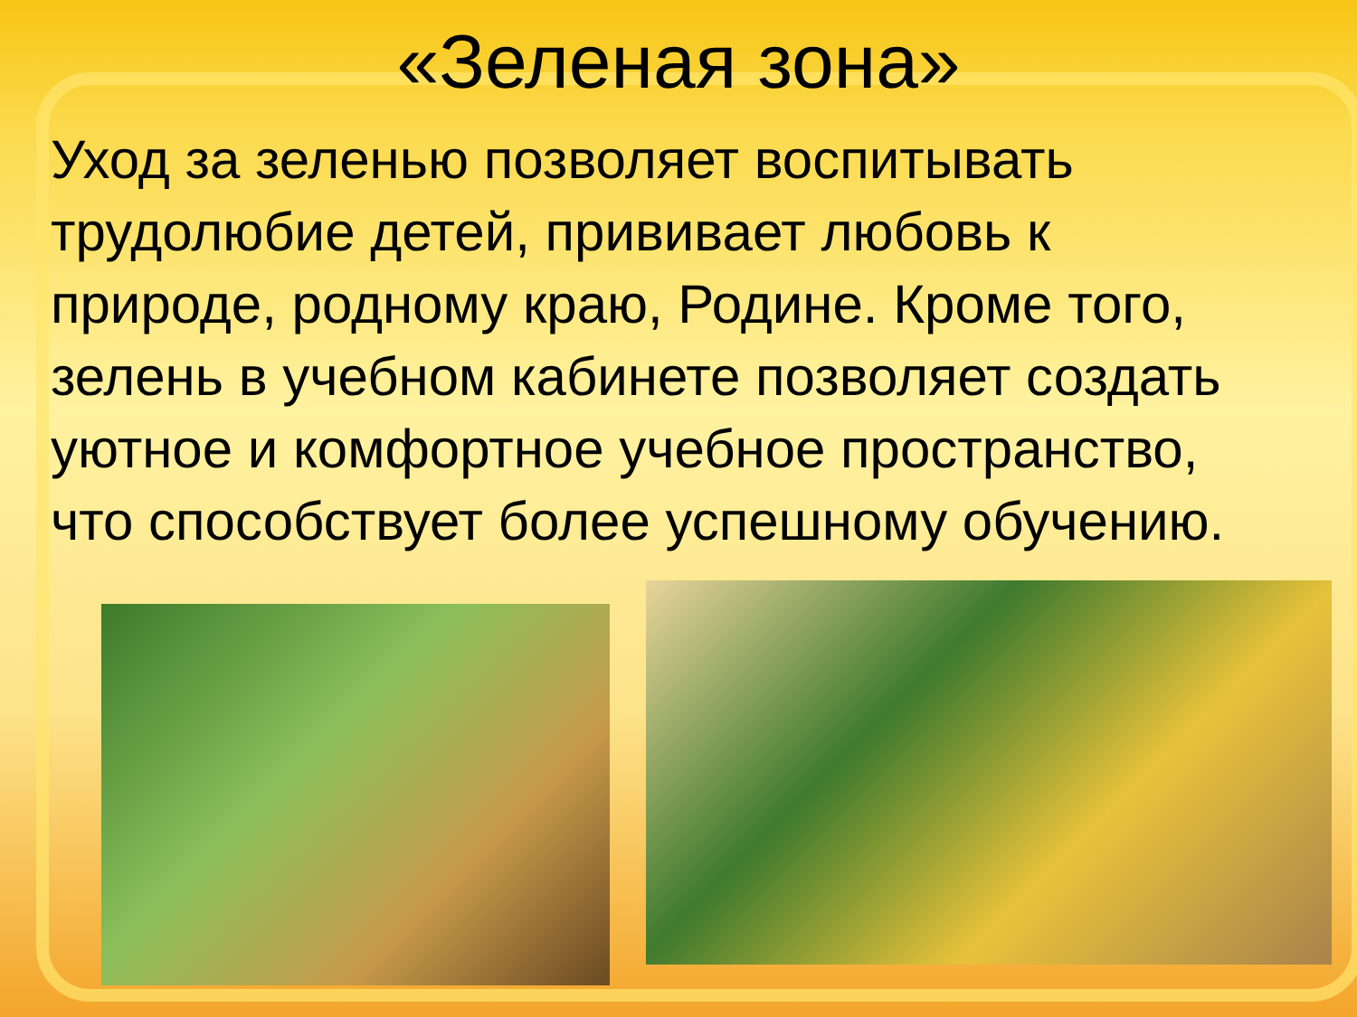«Зеленая зона»
Уход за зеленью позволяет воспитывать трудолюбие детей, прививает любовь к природе, родному краю, Родине. Кроме того, зелень в учебном кабинете позволяет создать уютное и комфортное учебное пространство, что способствует более успешному обучению.